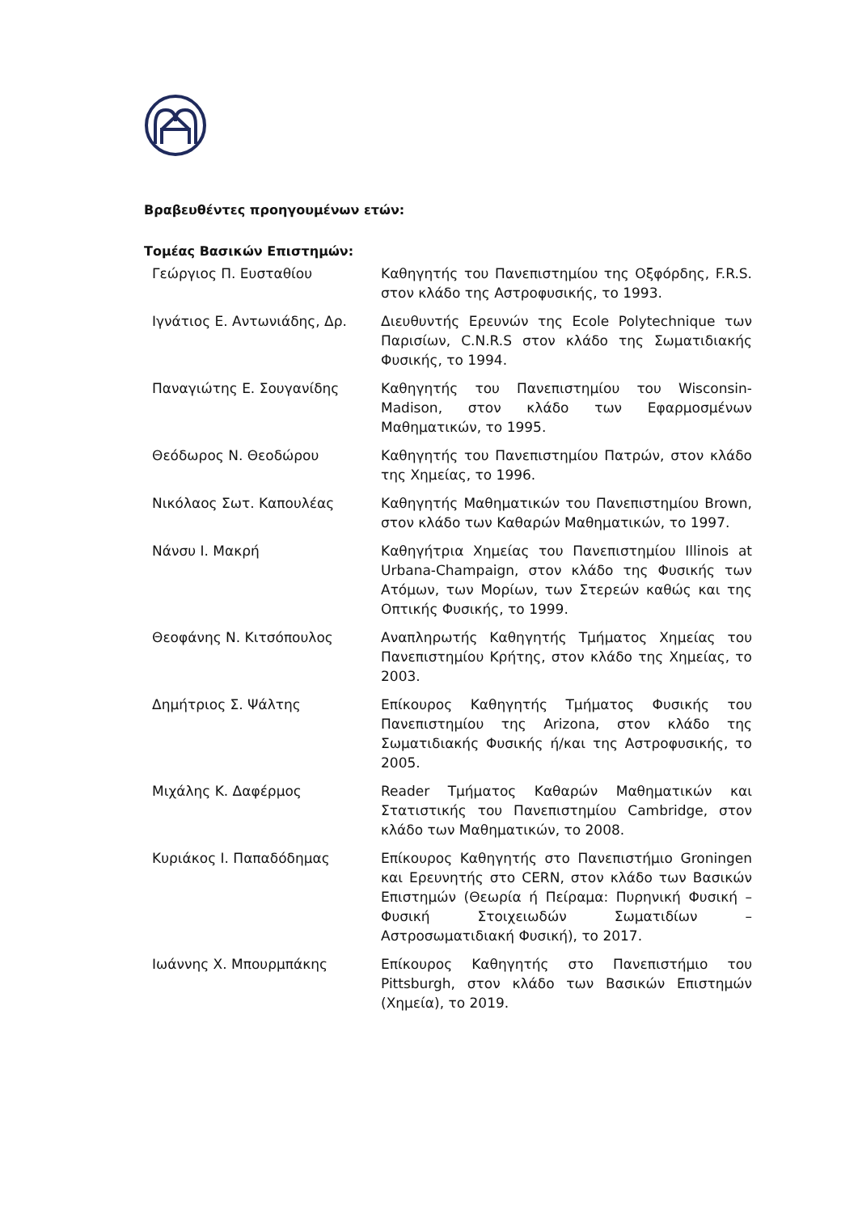Βραβευθέντες προηγουμένων ετών:
Τομέας Βασικών Επιστημών:
| Γεώργιος Π. Ευσταθίου | Καθηγητής του Πανεπιστημίου της Οξφόρδης, F.R.S. στον κλάδο της Αστροφυσικής, το 1993. |
| Ιγνάτιος Ε. Αντωνιάδης, Δρ. | Διευθυντής Ερευνών της Ecole Polytechnique των Παρισίων, C.N.R.S στον κλάδο της Σωματιδιακής Φυσικής, το 1994. |
| Παναγιώτης Ε. Σουγανίδης | Καθηγητής του Πανεπιστημίου του Wisconsin-Madison, στον κλάδο των Εφαρμοσμένων Μαθηματικών, το 1995. |
| Θεόδωρος Ν. Θεοδώρου | Καθηγητής του Πανεπιστημίου Πατρών, στον κλάδο της Χημείας, το 1996. |
| Νικόλαος Σωτ. Καπουλέας | Καθηγητής Μαθηματικών του Πανεπιστημίου Brown, στον κλάδο των Καθαρών Μαθηματικών, το 1997. |
| Νάνσυ Ι. Μακρή | Καθηγήτρια Χημείας του Πανεπιστημίου Illinois at Urbana-Champaign, στον κλάδο της Φυσικής των Ατόμων, των Μορίων, των Στερεών καθώς και της Οπτικής Φυσικής, το 1999. |
| Θεοφάνης Ν. Κιτσόπουλος | Αναπληρωτής Καθηγητής Τμήματος Χημείας του Πανεπιστημίου Κρήτης, στον κλάδο της Χημείας, το 2003. |
| Δημήτριος Σ. Ψάλτης | Επίκουρος Καθηγητής Τμήματος Φυσικής του Πανεπιστημίου της Arizona, στον κλάδο της Σωματιδιακής Φυσικής ή/και της Αστροφυσικής, το 2005. |
| Μιχάλης Κ. Δαφέρμος | Reader Τμήματος Καθαρών Μαθηματικών και Στατιστικής του Πανεπιστημίου Cambridge, στον κλάδο των Μαθηματικών, το 2008. |
| Κυριάκος Ι. Παπαδόδημας | Επίκουρος Καθηγητής στο Πανεπιστήμιο Groningen και Ερευνητής στο CERN, στον κλάδο των Βασικών Επιστημών (Θεωρία ή Πείραμα: Πυρηνική Φυσική – Φυσική Στοιχειωδών Σωματιδίων – Αστροσωματιδιακή Φυσική), το 2017. |
| Ιωάννης Χ. Μπουρμπάκης | Επίκουρος Καθηγητής στο Πανεπιστήμιο του Pittsburgh, στον κλάδο των Βασικών Επιστημών (Χημεία), το 2019. |